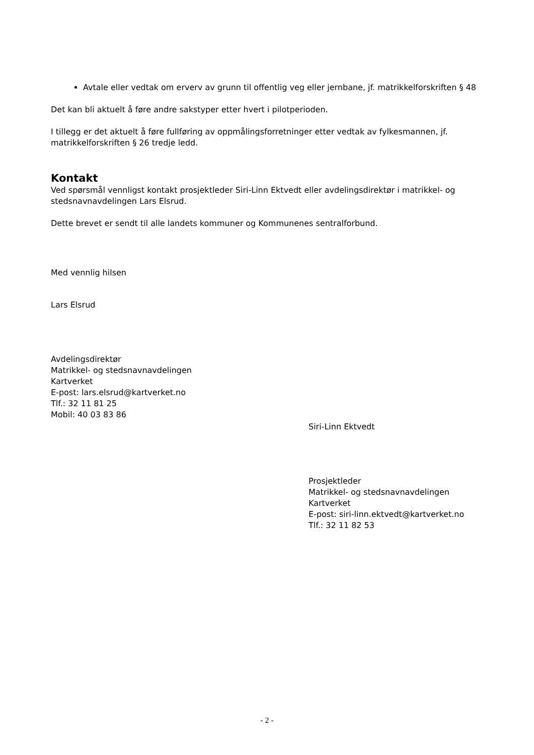Avtale eller vedtak om erverv av grunn til offentlig veg eller jernbane, jf. matrikkelforskriften § 48
Det kan bli aktuelt å føre andre sakstyper etter hvert i pilotperioden.
I tillegg er det aktuelt å føre fullføring av oppmålingsforretninger etter vedtak av fylkesmannen, jf. matrikkelforskriften § 26 tredje ledd.
Kontakt
Ved spørsmål vennligst kontakt prosjektleder Siri-Linn Ektvedt eller avdelingsdirektør i matrikkel- og stedsnavnavdelingen Lars Elsrud.
Dette brevet er sendt til alle landets kommuner og Kommunenes sentralforbund.
Med vennlig hilsen
Lars Elsrud
Avdelingsdirektør
Matrikkel- og stedsnavnavdelingen
Kartverket
E-post: lars.elsrud@kartverket.no
Tlf.: 32 11 81 25
Mobil: 40 03 83 86
Siri-Linn Ektvedt
Prosjektleder
Matrikkel- og stedsnavnavdelingen
Kartverket
E-post: siri-linn.ektvedt@kartverket.no
Tlf.: 32 11 82 53
- 2 -